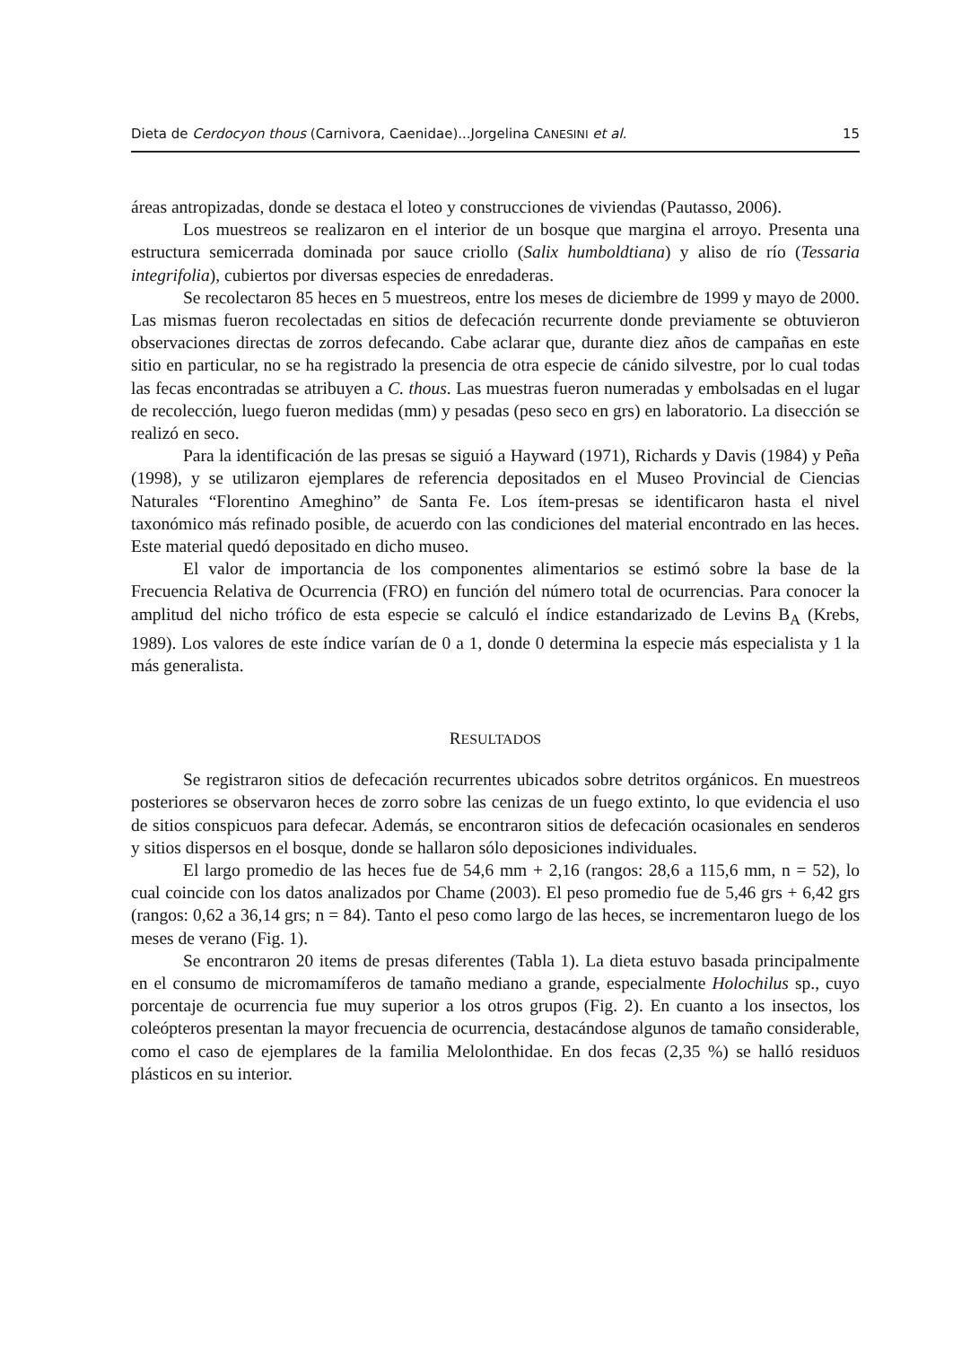Dieta de Cerdocyon thous (Carnivora, Caenidae)...Jorgelina CANESINI et al. 15
áreas antropizadas, donde se destaca el loteo y construcciones de viviendas (Pautasso, 2006).
Los muestreos se realizaron en el interior de un bosque que margina el arroyo. Presenta una estructura semicerrada dominada por sauce criollo (Salix humboldtiana) y aliso de río (Tessaria integrifolia), cubiertos por diversas especies de enredaderas.
Se recolectaron 85 heces en 5 muestreos, entre los meses de diciembre de 1999 y mayo de 2000. Las mismas fueron recolectadas en sitios de defecación recurrente donde previamente se obtuvieron observaciones directas de zorros defecando. Cabe aclarar que, durante diez años de campañas en este sitio en particular, no se ha registrado la presencia de otra especie de cánido silvestre, por lo cual todas las fecas encontradas se atribuyen a C. thous. Las muestras fueron numeradas y embolsadas en el lugar de recolección, luego fueron medidas (mm) y pesadas (peso seco en grs) en laboratorio. La disección se realizó en seco.
Para la identificación de las presas se siguió a Hayward (1971), Richards y Davis (1984) y Peña (1998), y se utilizaron ejemplares de referencia depositados en el Museo Provincial de Ciencias Naturales “Florentino Ameghino” de Santa Fe. Los ítem-presas se identificaron hasta el nivel taxonómico más refinado posible, de acuerdo con las condiciones del material encontrado en las heces. Este material quedó depositado en dicho museo.
El valor de importancia de los componentes alimentarios se estimó sobre la base de la Frecuencia Relativa de Ocurrencia (FRO) en función del número total de ocurrencias. Para conocer la amplitud del nicho trófico de esta especie se calculó el índice estandarizado de Levins B<sub>A</sub> (Krebs, 1989). Los valores de este índice varían de 0 a 1, donde 0 determina la especie más especialista y 1 la más generalista.
RESULTADOS
Se registraron sitios de defecación recurrentes ubicados sobre detritos orgánicos. En muestreos posteriores se observaron heces de zorro sobre las cenizas de un fuego extinto, lo que evidencia el uso de sitios conspicuos para defecar. Además, se encontraron sitios de defecación ocasionales en senderos y sitios dispersos en el bosque, donde se hallaron sólo deposiciones individuales.
El largo promedio de las heces fue de 54,6 mm + 2,16 (rangos: 28,6 a 115,6 mm, n = 52), lo cual coincide con los datos analizados por Chame (2003). El peso promedio fue de 5,46 grs + 6,42 grs (rangos: 0,62 a 36,14 grs; n = 84). Tanto el peso como largo de las heces, se incrementaron luego de los meses de verano (Fig. 1).
Se encontraron 20 items de presas diferentes (Tabla 1). La dieta estuvo basada principalmente en el consumo de micromamíferos de tamaño mediano a grande, especialmente Holochilus sp., cuyo porcentaje de ocurrencia fue muy superior a los otros grupos (Fig. 2). En cuanto a los insectos, los coleópteros presentan la mayor frecuencia de ocurrencia, destacándose algunos de tamaño considerable, como el caso de ejemplares de la familia Melolonthidae. En dos fecas (2,35 %) se halló residuos plásticos en su interior.